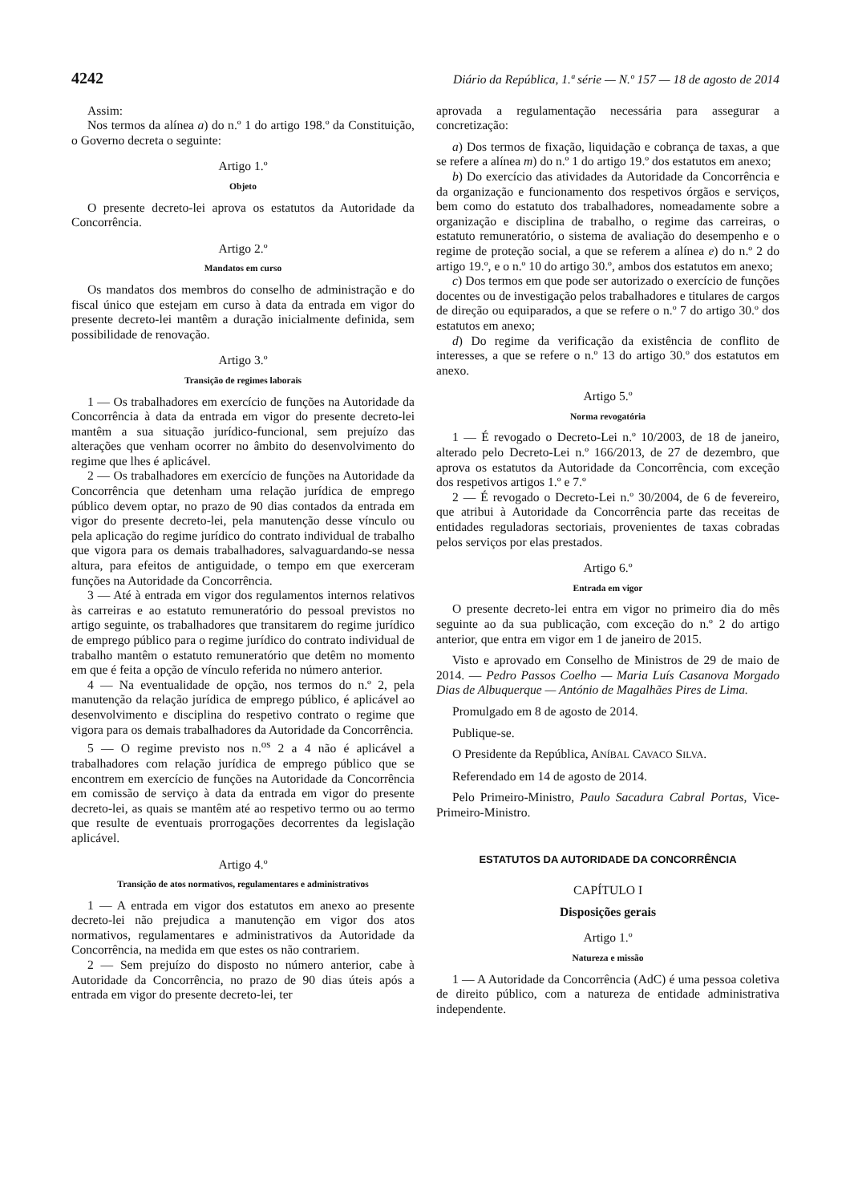4242 Diário da República, 1.ª série — N.º 157 — 18 de agosto de 2014
Assim:
Nos termos da alínea a) do n.º 1 do artigo 198.º da Constituição, o Governo decreta o seguinte:
Artigo 1.º
Objeto
O presente decreto-lei aprova os estatutos da Autoridade da Concorrência.
Artigo 2.º
Mandatos em curso
Os mandatos dos membros do conselho de administração e do fiscal único que estejam em curso à data da entrada em vigor do presente decreto-lei mantêm a duração inicialmente definida, sem possibilidade de renovação.
Artigo 3.º
Transição de regimes laborais
1 — Os trabalhadores em exercício de funções na Autoridade da Concorrência à data da entrada em vigor do presente decreto-lei mantêm a sua situação jurídico-funcional, sem prejuízo das alterações que venham ocorrer no âmbito do desenvolvimento do regime que lhes é aplicável.
2 — Os trabalhadores em exercício de funções na Autoridade da Concorrência que detenham uma relação jurídica de emprego público devem optar, no prazo de 90 dias contados da entrada em vigor do presente decreto-lei, pela manutenção desse vínculo ou pela aplicação do regime jurídico do contrato individual de trabalho que vigora para os demais trabalhadores, salvaguardando-se nessa altura, para efeitos de antiguidade, o tempo em que exerceram funções na Autoridade da Concorrência.
3 — Até à entrada em vigor dos regulamentos internos relativos às carreiras e ao estatuto remuneratório do pessoal previstos no artigo seguinte, os trabalhadores que transitarem do regime jurídico de emprego público para o regime jurídico do contrato individual de trabalho mantêm o estatuto remuneratório que detêm no momento em que é feita a opção de vínculo referida no número anterior.
4 — Na eventualidade de opção, nos termos do n.º 2, pela manutenção da relação jurídica de emprego público, é aplicável ao desenvolvimento e disciplina do respetivo contrato o regime que vigora para os demais trabalhadores da Autoridade da Concorrência.
5 — O regime previsto nos n.<sup>os</sup> 2 a 4 não é aplicável a trabalhadores com relação jurídica de emprego público que se encontrem em exercício de funções na Autoridade da Concorrência em comissão de serviço à data da entrada em vigor do presente decreto-lei, as quais se mantêm até ao respetivo termo ou ao termo que resulte de eventuais prorrogações decorrentes da legislação aplicável.
Artigo 4.º
Transição de atos normativos, regulamentares e administrativos
1 — A entrada em vigor dos estatutos em anexo ao presente decreto-lei não prejudica a manutenção em vigor dos atos normativos, regulamentares e administrativos da Autoridade da Concorrência, na medida em que estes os não contrariem.
2 — Sem prejuízo do disposto no número anterior, cabe à Autoridade da Concorrência, no prazo de 90 dias úteis após a entrada em vigor do presente decreto-lei, ter
aprovada a regulamentação necessária para assegurar a concretização:
a) Dos termos de fixação, liquidação e cobrança de taxas, a que se refere a alínea m) do n.º 1 do artigo 19.º dos estatutos em anexo;
b) Do exercício das atividades da Autoridade da Concorrência e da organização e funcionamento dos respetivos órgãos e serviços, bem como do estatuto dos trabalhadores, nomeadamente sobre a organização e disciplina de trabalho, o regime das carreiras, o estatuto remuneratório, o sistema de avaliação do desempenho e o regime de proteção social, a que se referem a alínea e) do n.º 2 do artigo 19.º, e o n.º 10 do artigo 30.º, ambos dos estatutos em anexo;
c) Dos termos em que pode ser autorizado o exercício de funções docentes ou de investigação pelos trabalhadores e titulares de cargos de direção ou equiparados, a que se refere o n.º 7 do artigo 30.º dos estatutos em anexo;
d) Do regime da verificação da existência de conflito de interesses, a que se refere o n.º 13 do artigo 30.º dos estatutos em anexo.
Artigo 5.º
Norma revogatória
1 — É revogado o Decreto-Lei n.º 10/2003, de 18 de janeiro, alterado pelo Decreto-Lei n.º 166/2013, de 27 de dezembro, que aprova os estatutos da Autoridade da Concorrência, com exceção dos respetivos artigos 1.º e 7.º
2 — É revogado o Decreto-Lei n.º 30/2004, de 6 de fevereiro, que atribui à Autoridade da Concorrência parte das receitas de entidades reguladoras sectoriais, provenientes de taxas cobradas pelos serviços por elas prestados.
Artigo 6.º
Entrada em vigor
O presente decreto-lei entra em vigor no primeiro dia do mês seguinte ao da sua publicação, com exceção do n.º 2 do artigo anterior, que entra em vigor em 1 de janeiro de 2015.
Visto e aprovado em Conselho de Ministros de 29 de maio de 2014. — Pedro Passos Coelho — Maria Luís Casanova Morgado Dias de Albuquerque — António de Magalhães Pires de Lima.
Promulgado em 8 de agosto de 2014.
Publique-se.
O Presidente da República, ANÍBAL CAVACO SILVA.
Referendado em 14 de agosto de 2014.
Pelo Primeiro-Ministro, Paulo Sacadura Cabral Portas, Vice-Primeiro-Ministro.
ESTATUTOS DA AUTORIDADE DA CONCORRÊNCIA
CAPÍTULO I
Disposições gerais
Artigo 1.º
Natureza e missão
1 — A Autoridade da Concorrência (AdC) é uma pessoa coletiva de direito público, com a natureza de entidade administrativa independente.